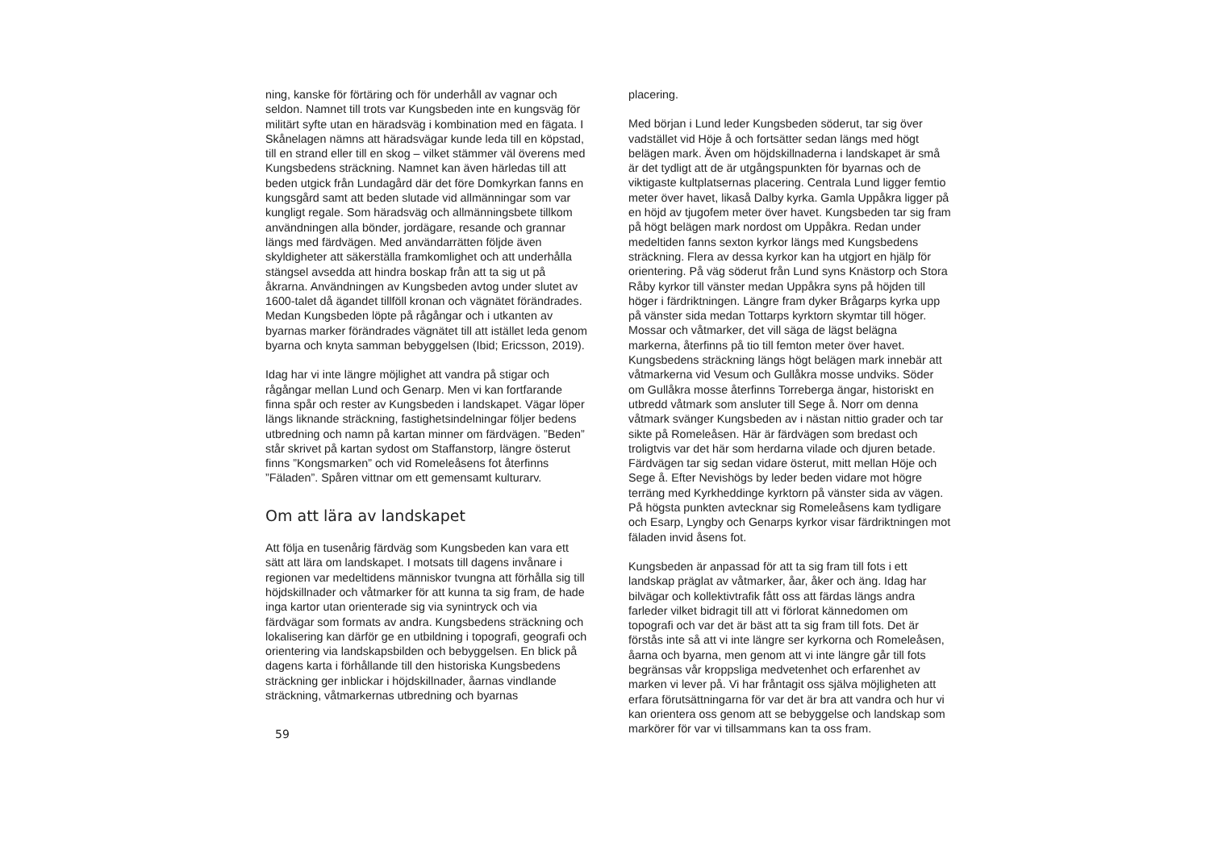ning, kanske för förtäring och för underhåll av vagnar och seldon. Namnet till trots var Kungsbeden inte en kungsväg för militärt syfte utan en häradsväg i kombination med en fägata. I Skånelagen nämns att häradsvägar kunde leda till en köpstad, till en strand eller till en skog – vilket stämmer väl överens med Kungsbedens sträckning. Namnet kan även härledas till att beden utgick från Lundagård där det före Domkyrkan fanns en kungsgård samt att beden slutade vid allmänningar som var kungligt regale. Som häradsväg och allmänningsbete tillkom användningen alla bönder, jordägare, resande och grannar längs med färdvägen. Med användarrätten följde även skyldigheter att säkerställa framkomlighet och att underhålla stängsel avsedda att hindra boskap från att ta sig ut på åkrarna. Användningen av Kungsbeden avtog under slutet av 1600-talet då ägandet tillföll kronan och vägnätet förändrades. Medan Kungsbeden löpte på rågångar och i utkanten av byarnas marker förändrades vägnätet till att istället leda genom byarna och knyta samman bebyggelsen (Ibid; Ericsson, 2019).
Idag har vi inte längre möjlighet att vandra på stigar och rågångar mellan Lund och Genarp. Men vi kan fortfarande finna spår och rester av Kungsbeden i landskapet. Vägar löper längs liknande sträckning, fastighetsindelningar följer bedens utbredning och namn på kartan minner om färdvägen. ”Beden” står skrivet på kartan sydost om Staffanstorp, längre österut finns ”Kongsmarken” och vid Romeleåsens fot återfinns ”Fäladen”. Spåren vittnar om ett gemensamt kulturarv.
Om att lära av landskapet
Att följa en tusenårig färdväg som Kungsbeden kan vara ett sätt att lära om landskapet. I motsats till dagens invånare i regionen var medeltidens människor tvungna att förhålla sig till höjdskillnader och våtmarker för att kunna ta sig fram, de hade inga kartor utan orienterade sig via synintryck och via färdvägar som formats av andra. Kungsbedens sträckning och lokalisering kan därför ge en utbildning i topografi, geografi och orientering via landskapsbilden och bebyggelsen. En blick på dagens karta i förhållande till den historiska Kungsbedens sträckning ger inblickar i höjdskillnader, åarnas vindlande sträckning, våtmarkernas utbredning och byarnas
59
placering.
Med början i Lund leder Kungsbeden söderut, tar sig över vadstället vid Höje å och fortsätter sedan längs med högt belägen mark. Även om höjdskillnaderna i landskapet är små är det tydligt att de är utgångspunkten för byarnas och de viktigaste kultplatsernas placering. Centrala Lund ligger femtio meter över havet, likaså Dalby kyrka. Gamla Uppåkra ligger på en höjd av tjugofem meter över havet. Kungsbeden tar sig fram på högt belägen mark nordost om Uppåkra. Redan under medeltiden fanns sexton kyrkor längs med Kungsbedens sträckning. Flera av dessa kyrkor kan ha utgjort en hjälp för orientering. På väg söderut från Lund syns Knästorp och Stora Råby kyrkor till vänster medan Uppåkra syns på höjden till höger i färdriktningen. Längre fram dyker Brågarps kyrka upp på vänster sida medan Tottarps kyrktorn skymtar till höger. Mossar och våtmarker, det vill säga de lägst belägna markerna, återfinns på tio till femton meter över havet. Kungsbedens sträckning längs högt belägen mark innebär att våtmarkerna vid Vesum och Gullåkra mosse undviks. Söder om Gullåkra mosse återfinns Torreberga ängar, historiskt en utbredd våtmark som ansluter till Sege å. Norr om denna våtmark svänger Kungsbeden av i nästan nittio grader och tar sikte på Romeleåsen. Här är färdvägen som bredast och troligtvis var det här som herdarna vilade och djuren betade. Färdvägen tar sig sedan vidare österut, mitt mellan Höje och Sege å. Efter Nevishögs by leder beden vidare mot högre terräng med Kyrkheddinge kyrktorn på vänster sida av vägen. På högsta punkten avtecknar sig Romeleåsens kam tydligare och Esarp, Lyngby och Genarps kyrkor visar färdriktningen mot fäladen invid åsens fot.
Kungsbeden är anpassad för att ta sig fram till fots i ett landskap präglat av våtmarker, åar, åker och äng. Idag har bilvägar och kollektivtrafik fått oss att färdas längs andra farleder vilket bidragit till att vi förlorat kännedomen om topografi och var det är bäst att ta sig fram till fots. Det är förstås inte så att vi inte längre ser kyrkorna och Romeleåsen, åarna och byarna, men genom att vi inte längre går till fots begränsas vår kroppsliga medvetenhet och erfarenhet av marken vi lever på. Vi har fråntagit oss själva möjligheten att erfara förutsättningarna för var det är bra att vandra och hur vi kan orientera oss genom att se bebyggelse och landskap som markörer för var vi tillsammans kan ta oss fram.